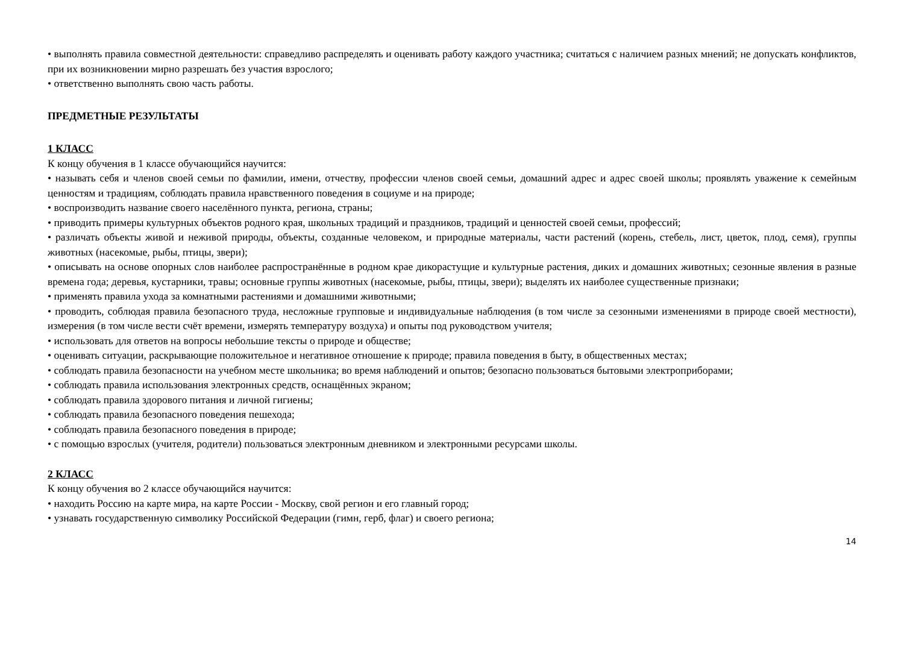• выполнять правила совместной деятельности: справедливо распределять и оценивать работу каждого участника; считаться с наличием разных мнений; не допускать конфликтов, при их возникновении мирно разрешать без участия взрослого;
• ответственно выполнять свою часть работы.
ПРЕДМЕТНЫЕ РЕЗУЛЬТАТЫ
1 КЛАСС
К концу обучения в 1 классе обучающийся научится:
• называть себя и членов своей семьи по фамилии, имени, отчеству, профессии членов своей семьи, домашний адрес и адрес своей школы; проявлять уважение к семейным ценностям и традициям, соблюдать правила нравственного поведения в социуме и на природе;
• воспроизводить название своего населённого пункта, региона, страны;
• приводить примеры культурных объектов родного края, школьных традиций и праздников, традиций и ценностей своей семьи, профессий;
• различать объекты живой и неживой природы, объекты, созданные человеком, и природные материалы, части растений (корень, стебель, лист, цветок, плод, семя), группы животных (насекомые, рыбы, птицы, звери);
• описывать на основе опорных слов наиболее распространённые в родном крае дикорастущие и культурные растения, диких и домашних животных; сезонные явления в разные времена года; деревья, кустарники, травы; основные группы животных (насекомые, рыбы, птицы, звери); выделять их наиболее существенные признаки;
• применять правила ухода за комнатными растениями и домашними животными;
• проводить, соблюдая правила безопасного труда, несложные групповые и индивидуальные наблюдения (в том числе за сезонными изменениями в природе своей местности), измерения (в том числе вести счёт времени, измерять температуру воздуха) и опыты под руководством учителя;
• использовать для ответов на вопросы небольшие тексты о природе и обществе;
• оценивать ситуации, раскрывающие положительное и негативное отношение к природе; правила поведения в быту, в общественных местах;
• соблюдать правила безопасности на учебном месте школьника; во время наблюдений и опытов; безопасно пользоваться бытовыми электроприборами;
• соблюдать правила использования электронных средств, оснащённых экраном;
• соблюдать правила здорового питания и личной гигиены;
• соблюдать правила безопасного поведения пешехода;
• соблюдать правила безопасного поведения в природе;
• с помощью взрослых (учителя, родители) пользоваться электронным дневником и электронными ресурсами школы.
2 КЛАСС
К концу обучения во 2 классе обучающийся научится:
• находить Россию на карте мира, на карте России - Москву, свой регион и его главный город;
• узнавать государственную символику Российской Федерации (гимн, герб, флаг) и своего региона;
14